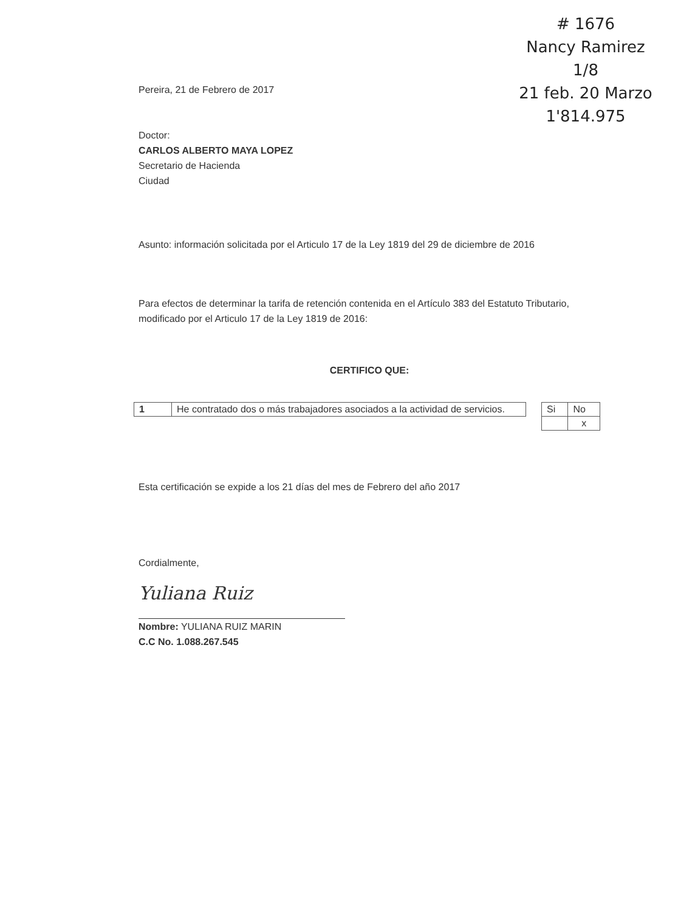# 1676
Nancy Ramirez
1/8
21 feb. 20 Marzo
1'814.975
Pereira, 21 de Febrero de 2017
Doctor:
CARLOS ALBERTO MAYA LOPEZ
Secretario de Hacienda
Ciudad
Asunto: información solicitada por el Articulo 17 de la Ley 1819 del 29 de diciembre de 2016
Para efectos de determinar la tarifa de retención contenida en el Artículo 383 del Estatuto Tributario, modificado por el Articulo 17 de la Ley 1819 de 2016:
CERTIFICO QUE:
| 1 | He contratado dos o más trabajadores asociados a la actividad de servicios. |
| Si | No |
| | x |
Esta certificación se expide a los 21 días del mes de Febrero del año 2017
Cordialmente,
Yuliana Ruiz
Nombre: YULIANA RUIZ MARIN
C.C No. 1.088.267.545